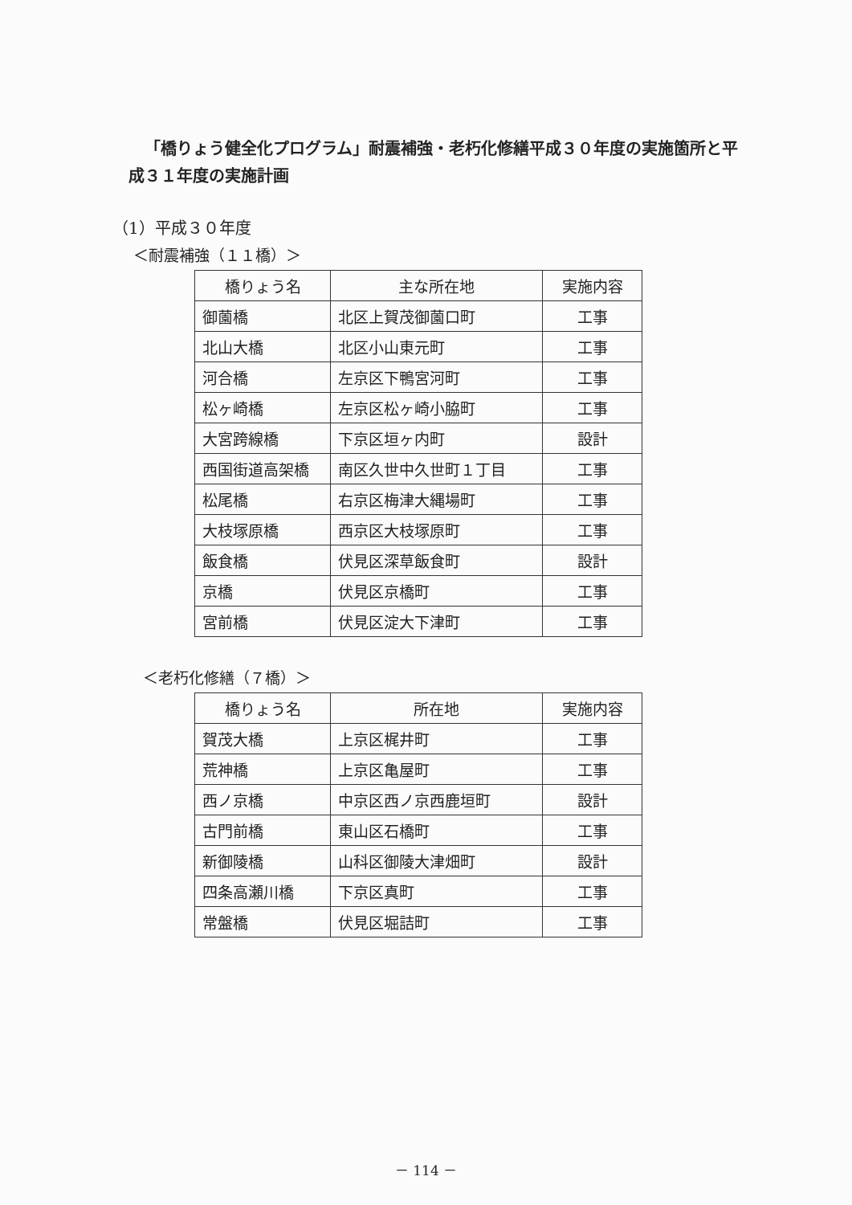「橋りょう健全化プログラム」耐震補強・老朽化修繕平成３０年度の実施箇所と平成３１年度の実施計画
（1）平成３０年度
＜耐震補強（１１橋）＞
| 橋りょう名 | 主な所在地 | 実施内容 |
| --- | --- | --- |
| 御薗橋 | 北区上賀茂御薗口町 | 工事 |
| 北山大橋 | 北区小山東元町 | 工事 |
| 河合橋 | 左京区下鴨宮河町 | 工事 |
| 松ヶ崎橋 | 左京区松ヶ崎小脇町 | 工事 |
| 大宮跨線橋 | 下京区垣ヶ内町 | 設計 |
| 西国街道高架橋 | 南区久世中久世町１丁目 | 工事 |
| 松尾橋 | 右京区梅津大縄場町 | 工事 |
| 大枝塚原橋 | 西京区大枝塚原町 | 工事 |
| 飯食橋 | 伏見区深草飯食町 | 設計 |
| 京橋 | 伏見区京橋町 | 工事 |
| 宮前橋 | 伏見区淀大下津町 | 工事 |
＜老朽化修繕（７橋）＞
| 橋りょう名 | 所在地 | 実施内容 |
| --- | --- | --- |
| 賀茂大橋 | 上京区梶井町 | 工事 |
| 荒神橋 | 上京区亀屋町 | 工事 |
| 西ノ京橋 | 中京区西ノ京西鹿垣町 | 設計 |
| 古門前橋 | 東山区石橋町 | 工事 |
| 新御陵橋 | 山科区御陵大津畑町 | 設計 |
| 四条高瀬川橋 | 下京区真町 | 工事 |
| 常盤橋 | 伏見区堀詰町 | 工事 |
－ 114 －